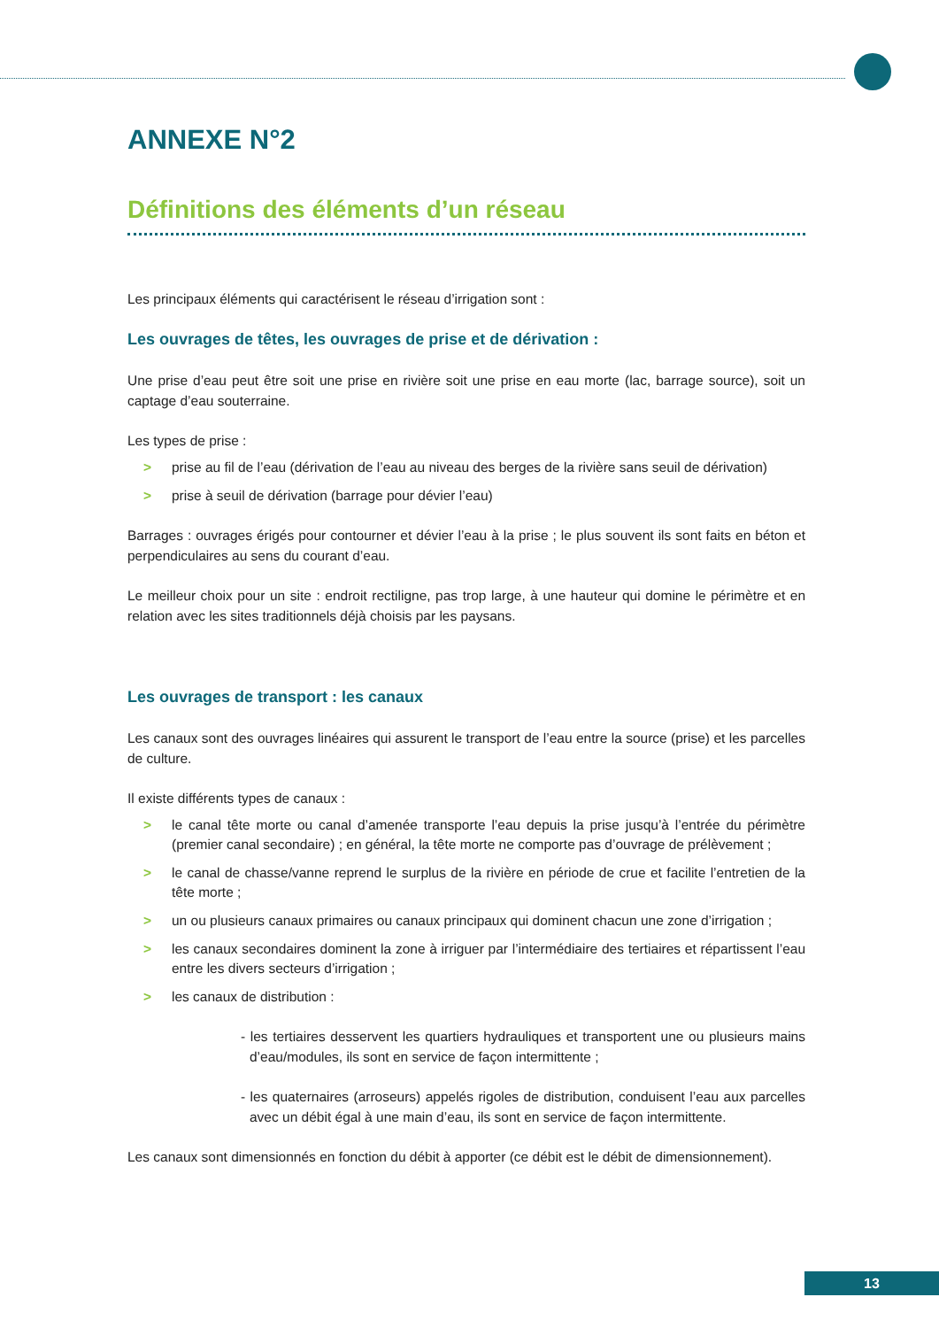ANNEXE N°2
Définitions des éléments d’un réseau
Les principaux éléments qui caractérisent le réseau d’irrigation sont :
Les ouvrages de têtes, les ouvrages de prise et de dérivation :
Une prise d’eau peut être soit une prise en rivière soit une prise en eau morte (lac, barrage source), soit un captage d’eau souterraine.
Les types de prise :
> prise au fil de l’eau (dérivation de l’eau au niveau des berges de la rivière sans seuil de dérivation)
> prise à seuil de dérivation (barrage pour dévier l’eau)
Barrages : ouvrages érigés pour contourner et dévier l’eau à la prise ; le plus souvent ils sont faits en béton et perpendiculaires au sens du courant d’eau.
Le meilleur choix pour un site : endroit rectiligne, pas trop large, à une hauteur qui domine le périmètre et en relation avec les sites traditionnels déjà choisis par les paysans.
Les ouvrages de transport : les canaux
Les canaux sont des ouvrages linéaires qui assurent le transport de l’eau entre la source (prise) et les parcelles de culture.
Il existe différents types de canaux :
> le canal tête morte ou canal d’amenée transporte l’eau depuis la prise jusqu’à l’entrée du périmètre (premier canal secondaire) ; en général, la tête morte ne comporte pas d’ouvrage de prélèvement ;
> le canal de chasse/vanne reprend le surplus de la rivière en période de crue et facilite l’entretien de la tête morte ;
> un ou plusieurs canaux primaires ou canaux principaux qui dominent chacun une zone d’irrigation ;
> les canaux secondaires dominent la zone à irriguer par l’intermédiaire des tertiaires et répartissent l’eau entre les divers secteurs d’irrigation ;
> les canaux de distribution :
- les tertiaires desservent les quartiers hydrauliques et transportent une ou plusieurs mains d’eau/modules, ils sont en service de façon intermittente ;
- les quaternaires (arroseurs) appelés rigoles de distribution, conduisent l’eau aux parcelles avec un débit égal à une main d’eau, ils sont en service de façon intermittente.
Les canaux sont dimensionnés en fonction du débit à apporter (ce débit est le débit de dimensionnement).
13